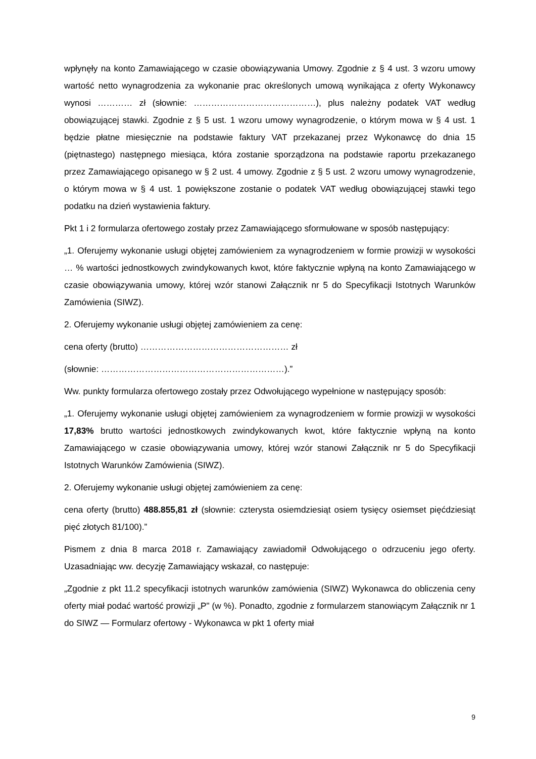wpłynęły na konto Zamawiającego w czasie obowiązywania Umowy. Zgodnie z § 4 ust. 3 wzoru umowy wartość netto wynagrodzenia za wykonanie prac określonych umową wynikająca z oferty Wykonawcy wynosi ………… zł (słownie: ……………………………………), plus należny podatek VAT według obowiązującej stawki. Zgodnie z § 5 ust. 1 wzoru umowy wynagrodzenie, o którym mowa w § 4 ust. 1 będzie płatne miesięcznie na podstawie faktury VAT przekazanej przez Wykonawcę do dnia 15 (piętnastego) następnego miesiąca, która zostanie sporządzona na podstawie raportu przekazanego przez Zamawiającego opisanego w § 2 ust. 4 umowy. Zgodnie z § 5 ust. 2 wzoru umowy wynagrodzenie, o którym mowa w § 4 ust. 1 powiększone zostanie o podatek VAT według obowiązującej stawki tego podatku na dzień wystawienia faktury.
Pkt 1 i 2 formularza ofertowego zostały przez Zamawiającego sformułowane w sposób następujący:
„1. Oferujemy wykonanie usługi objętej zamówieniem za wynagrodzeniem w formie prowizji w wysokości … % wartości jednostkowych zwindykowanych kwot, które faktycznie wpłyną na konto Zamawiającego w czasie obowiązywania umowy, której wzór stanowi Załącznik nr 5 do Specyfikacji Istotnych Warunków Zamówienia (SIWZ).
2. Oferujemy wykonanie usługi objętej zamówieniem za cenę:
cena oferty (brutto) …………………………………………… zł
(słownie: ………………………………………………………).”
Ww. punkty formularza ofertowego zostały przez Odwołującego wypełnione w następujący sposób:
„1. Oferujemy wykonanie usługi objętej zamówieniem za wynagrodzeniem w formie prowizji w wysokości 17,83% brutto wartości jednostkowych zwindykowanych kwot, które faktycznie wpłyną na konto Zamawiającego w czasie obowiązywania umowy, której wzór stanowi Załącznik nr 5 do Specyfikacji Istotnych Warunków Zamówienia (SIWZ).
2. Oferujemy wykonanie usługi objętej zamówieniem za cenę:
cena oferty (brutto) 488.855,81 zł (słownie: czterysta osiemdziesiąt osiem tysięcy osiemset pięćdziesiąt pięć złotych 81/100).”
Pismem z dnia 8 marca 2018 r. Zamawiający zawiadomił Odwołującego o odrzuceniu jego oferty. Uzasadniając ww. decyzję Zamawiający wskazał, co następuje:
„Zgodnie z pkt 11.2 specyfikacji istotnych warunków zamówienia (SIWZ) Wykonawca do obliczenia ceny oferty miał podać wartość prowizji „P" (w %). Ponadto, zgodnie z formularzem stanowiącym Załącznik nr 1 do SIWZ — Formularz ofertowy - Wykonawca w pkt 1 oferty miał
9